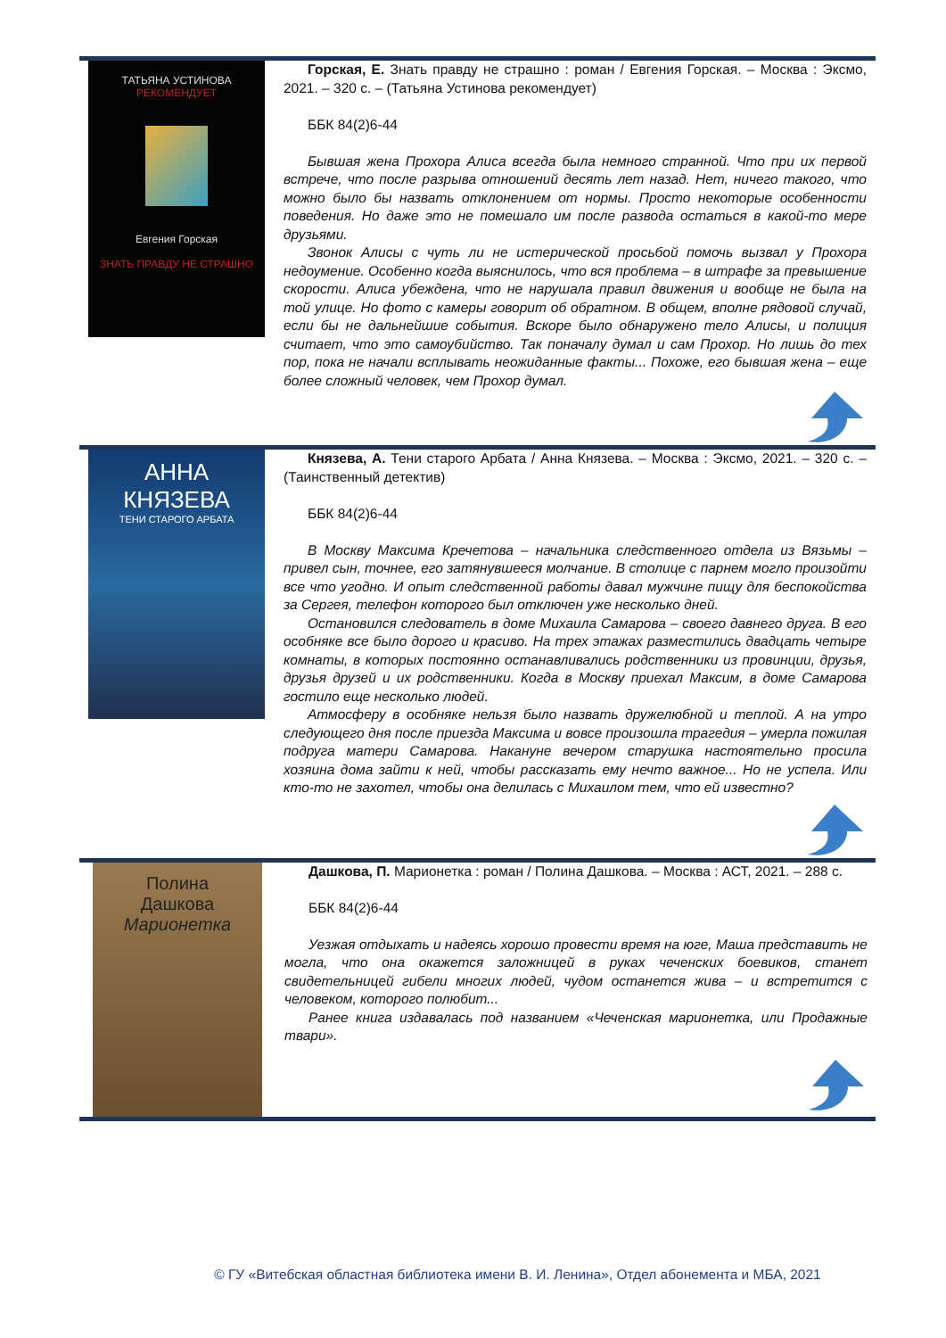ТАТЬЯНА УСТИНОВА
РЕКОМЕНДУЕТ
Евгения Горская
ЗНАТЬ ПРАВДУ НЕ СТРАШНО
Горская, Е. Знать правду не страшно : роман / Евгения Горская. – Москва : Эксмо, 2021. – 320 с. – (Татьяна Устинова рекомендует)
ББК 84(2)6-44
Бывшая жена Прохора Алиса всегда была немного странной. Что при их первой встрече, что после разрыва отношений десять лет назад. Нет, ничего такого, что можно было бы назвать отклонением от нормы. Просто некоторые особенности поведения. Но даже это не помешало им после развода остаться в какой-то мере друзьями.
Звонок Алисы с чуть ли не истерической просьбой помочь вызвал у Прохора недоумение. Особенно когда выяснилось, что вся проблема – в штрафе за превышение скорости. Алиса убеждена, что не нарушала правил движения и вообще не была на той улице. Но фото с камеры говорит об обратном. В общем, вполне рядовой случай, если бы не дальнейшие события. Вскоре было обнаружено тело Алисы, и полиция считает, что это самоубийство. Так поначалу думал и сам Прохор. Но лишь до тех пор, пока не начали всплывать неожиданные факты... Похоже, его бывшая жена – еще более сложный человек, чем Прохор думал.
АННА
КНЯЗЕВА
ТЕНИ СТАРОГО АРБАТА
Князева, А. Тени старого Арбата / Анна Князева. – Москва : Эксмо, 2021. – 320 с. – (Таинственный детектив)
ББК 84(2)6-44
В Москву Максима Кречетова – начальника следственного отдела из Вязьмы – привел сын, точнее, его затянувшееся молчание. В столице с парнем могло произойти все что угодно. И опыт следственной работы давал мужчине пищу для беспокойства за Сергея, телефон которого был отключен уже несколько дней.
Остановился следователь в доме Михаила Самарова – своего давнего друга. В его особняке все было дорого и красиво. На трех этажах разместились двадцать четыре комнаты, в которых постоянно останавливались родственники из провинции, друзья, друзья друзей и их родственники. Когда в Москву приехал Максим, в доме Самарова гостило еще несколько людей.
Атмосферу в особняке нельзя было назвать дружелюбной и теплой. А на утро следующего дня после приезда Максима и вовсе произошла трагедия – умерла пожилая подруга матери Самарова. Накануне вечером старушка настоятельно просила хозяина дома зайти к ней, чтобы рассказать ему нечто важное... Но не успела. Или кто-то не захотел, чтобы она делилась с Михаилом тем, что ей известно?
Полина
Дашкова
Марионетка
Дашкова, П. Марионетка : роман / Полина Дашкова. – Москва : АСТ, 2021. – 288 с.
ББК 84(2)6-44
Уезжая отдыхать и надеясь хорошо провести время на юге, Маша представить не могла, что она окажется заложницей в руках чеченских боевиков, станет свидетельницей гибели многих людей, чудом останется жива – и встретится с человеком, которого полюбит...
Ранее книга издавалась под названием «Чеченская марионетка, или Продажные твари».
© ГУ «Витебская областная библиотека имени В. И. Ленина», Отдел абонемента и МБА, 2021